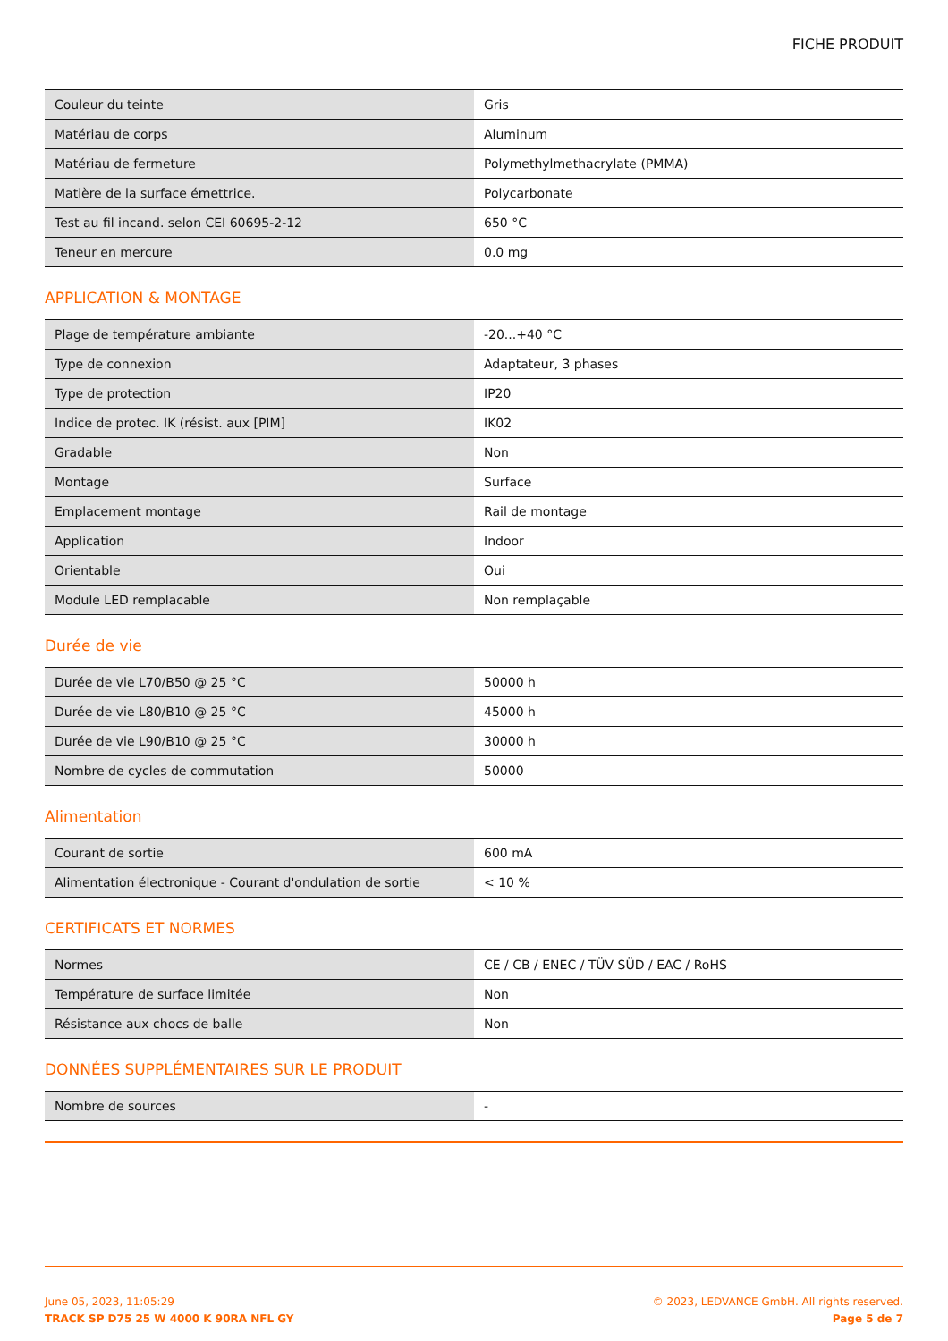FICHE PRODUIT
| Couleur du teinte | Gris |
| Matériau de corps | Aluminum |
| Matériau de fermeture | Polymethylmethacrylate (PMMA) |
| Matière de la surface émettrice. | Polycarbonate |
| Test au fil incand. selon CEI 60695-2-12 | 650 °C |
| Teneur en mercure | 0.0 mg |
APPLICATION & MONTAGE
| Plage de température ambiante | -20...+40 °C |
| Type de connexion | Adaptateur, 3 phases |
| Type de protection | IP20 |
| Indice de protec. IK (résist. aux [PIM] | IK02 |
| Gradable | Non |
| Montage | Surface |
| Emplacement montage | Rail de montage |
| Application | Indoor |
| Orientable | Oui |
| Module LED remplacable | Non remplaçable |
Durée de vie
| Durée de vie L70/B50 @ 25 °C | 50000 h |
| Durée de vie L80/B10 @ 25 °C | 45000 h |
| Durée de vie L90/B10 @ 25 °C | 30000 h |
| Nombre de cycles de commutation | 50000 |
Alimentation
| Courant de sortie | 600 mA |
| Alimentation électronique - Courant d'ondulation de sortie | < 10 % |
CERTIFICATS ET NORMES
| Normes | CE / CB / ENEC / TÜV SÜD / EAC / RoHS |
| Température de surface limitée | Non |
| Résistance aux chocs de balle | Non |
DONNÉES SUPPLÉMENTAIRES SUR LE PRODUIT
| Nombre de sources | - |
June 05, 2023, 11:05:29
TRACK SP D75 25 W 4000 K 90RA NFL GY
© 2023, LEDVANCE GmbH. All rights reserved.
Page 5 de 7